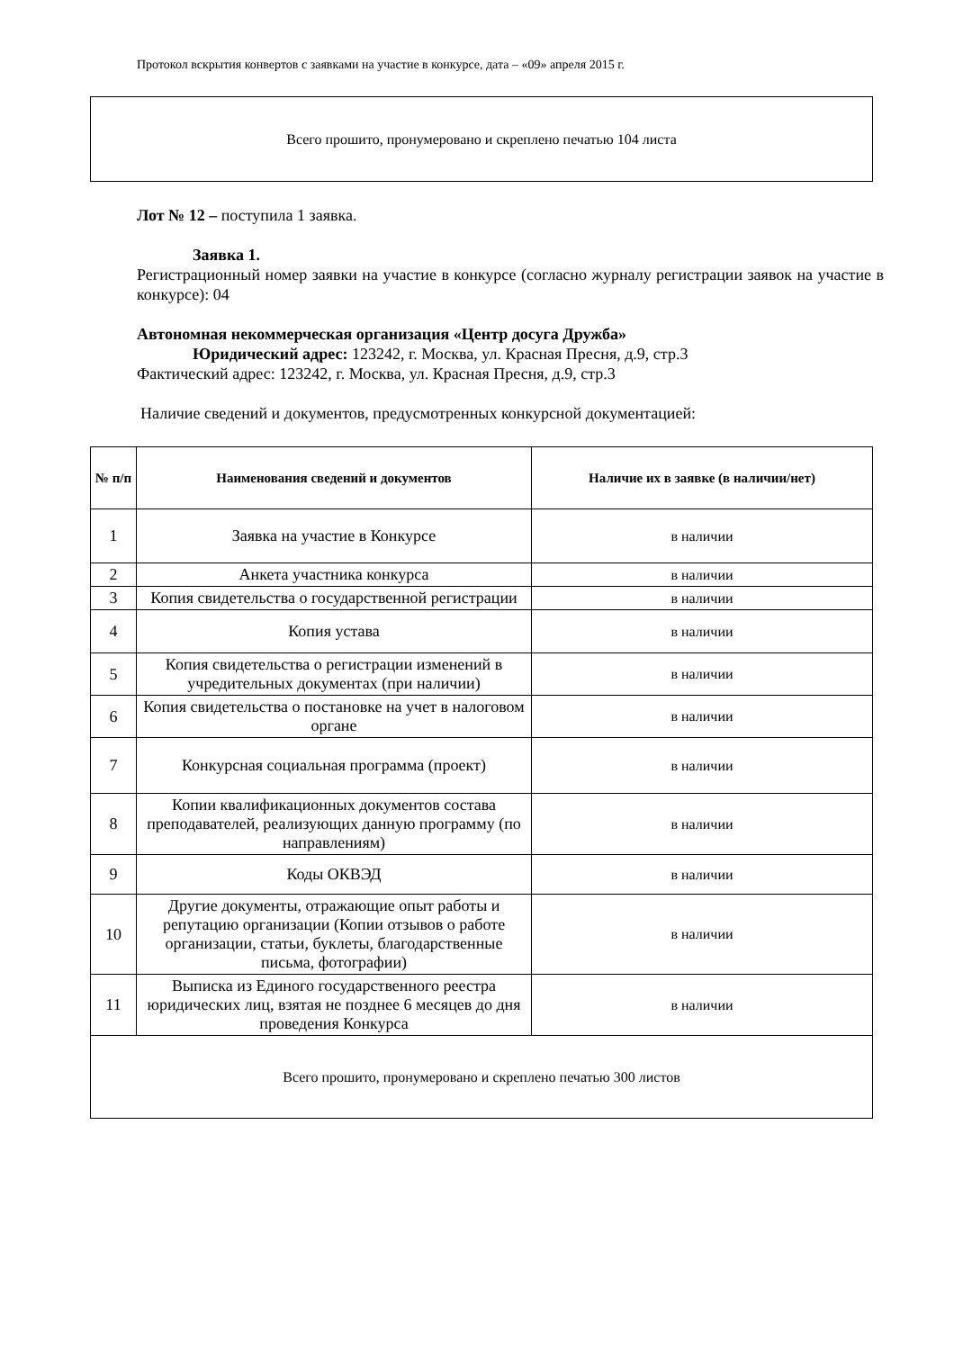Протокол вскрытия конвертов с заявками на участие в конкурсе, дата – «09» апреля 2015 г.
Всего прошито, пронумеровано и скреплено печатью 104 листа
Лот № 12 – поступила 1 заявка.
Заявка 1.
Регистрационный номер заявки на участие в конкурсе (согласно журналу регистрации заявок на участие в конкурсе): 04
Автономная некоммерческая организация «Центр досуга Дружба»
Юридический адрес: 123242, г. Москва, ул. Красная Пресня, д.9, стр.3
Фактический адрес: 123242, г. Москва, ул. Красная Пресня, д.9, стр.3
Наличие сведений и документов, предусмотренных конкурсной документацией:
| № п/п | Наименования сведений и документов | Наличие их в заявке (в наличии/нет) |
| --- | --- | --- |
| 1 | Заявка на участие в Конкурсе | в наличии |
| 2 | Анкета участника конкурса | в наличии |
| 3 | Копия свидетельства о государственной регистрации | в наличии |
| 4 | Копия устава | в наличии |
| 5 | Копия свидетельства о регистрации изменений в учредительных документах (при наличии) | в наличии |
| 6 | Копия свидетельства о постановке на учет в налоговом органе | в наличии |
| 7 | Конкурсная социальная программа (проект) | в наличии |
| 8 | Копии квалификационных документов состава преподавателей, реализующих данную программу (по направлениям) | в наличии |
| 9 | Коды ОКВЭД | в наличии |
| 10 | Другие документы, отражающие опыт работы и репутацию организации (Копии отзывов о работе организации, статьи, буклеты, благодарственные письма, фотографии) | в наличии |
| 11 | Выписка из Единого государственного реестра юридических лиц, взятая не позднее 6 месяцев до дня проведения Конкурса | в наличии |
| Всего прошито, пронумеровано и скреплено печатью 300 листов | | |